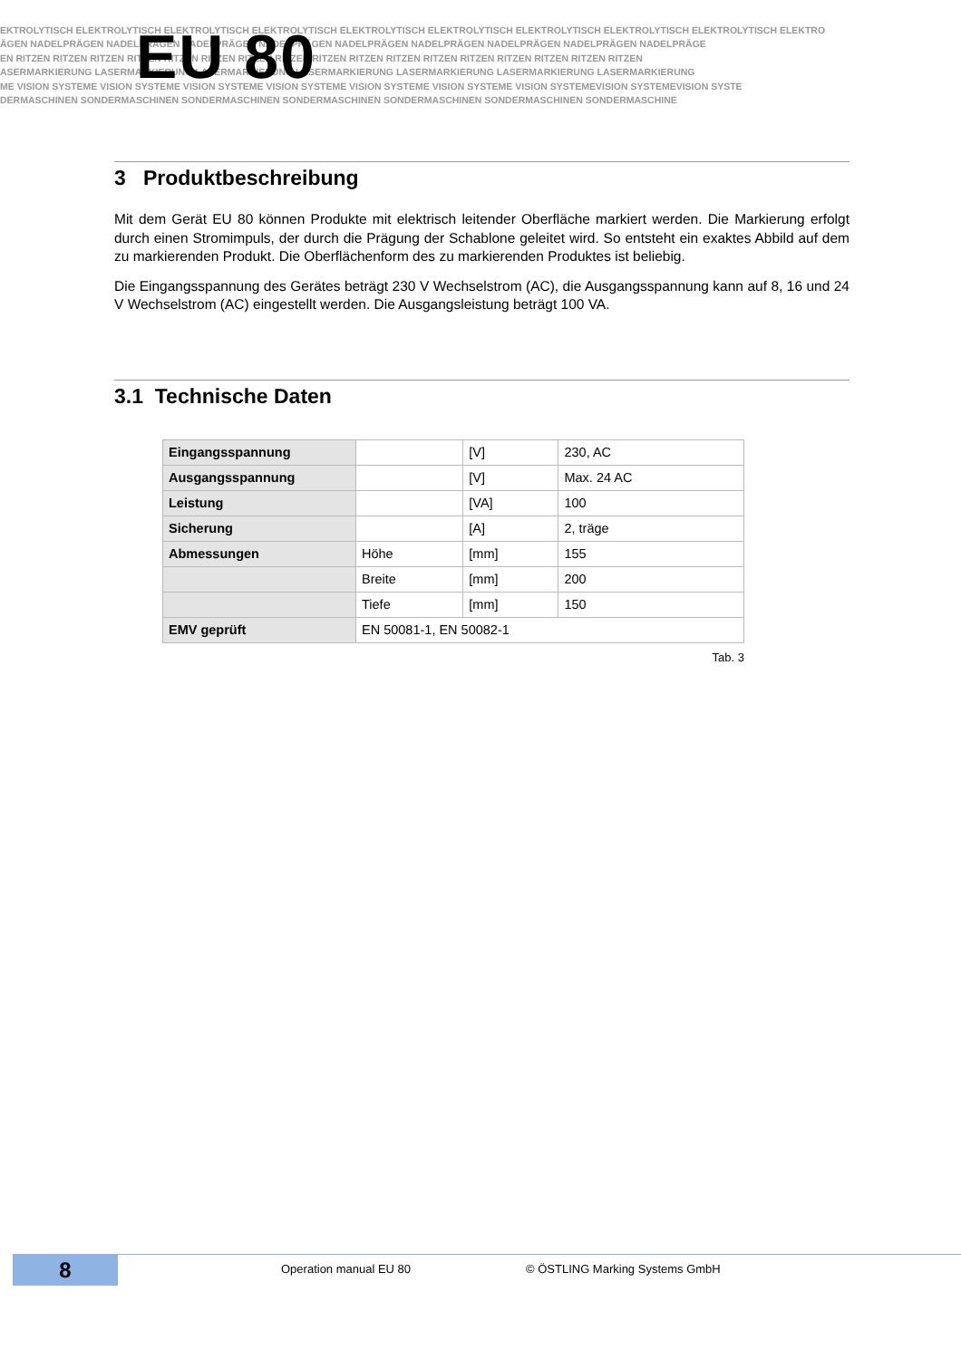EKTROLYTISCH ELEKTROLYTISCH ELEKTROLYTISCH ELEKTROLYTISCH ELEKTROLYTISCH ELEKTROLYTISCH ELEKTROLYTISCH ELEKTROLYTISCH ELEKTROLYTISCH ELEKTRO
ÄGEN NADELPRÄGEN NADELPRÄGEN NADELPRÄGEN NADELPRÄGEN NADELPRÄGEN NADELPRÄGEN NADELPRÄGEN NADELPRÄGEN NADELPRÄGE
EN RITZEN RITZEN RITZEN RITZEN RITZEN RITZEN RITZEN RITZEN RITZEN RITZEN RITZEN RITZEN RITZEN RITZEN RITZEN RITZEN RITZEN
ASERMARKIERUNG LASERMARKIERUNG LASERMARKIERUNG LASERMARKIERUNG LASERMARKIERUNG LASERMARKIERUNG LASERMARKIERUNG
ME VISION SYSTEME VISION SYSTEME VISION SYSTEME VISION SYSTEME VISION SYSTEME VISION SYSTEME VISION SYSTEMEVISION SYSTEMEVISION SYSTE
DERMASCHINEN SONDERMASCHINEN SONDERMASCHINEN SONDERMASCHINEN SONDERMASCHINEN SONDERMASCHINEN SONDERMASCHINE
EU 80
3 Produktbeschreibung
Mit dem Gerät EU 80 können Produkte mit elektrisch leitender Oberfläche markiert werden. Die Markierung erfolgt durch einen Stromimpuls, der durch die Prägung der Schablone geleitet wird. So entsteht ein exaktes Abbild auf dem zu markierenden Produkt. Die Oberflächenform des zu markierenden Produktes ist beliebig.
Die Eingangsspannung des Gerätes beträgt 230 V Wechselstrom (AC), die Ausgangsspannung kann auf 8, 16 und 24 V Wechselstrom (AC) eingestellt werden. Die Ausgangsleistung beträgt 100 VA.
3.1 Technische Daten
| Eingangsspannung | | [V] | 230, AC |
| Ausgangsspannung | | [V] | Max. 24 AC |
| Leistung | | [VA] | 100 |
| Sicherung | | [A] | 2, träge |
| Abmessungen | Höhe | [mm] | 155 |
| | Breite | [mm] | 200 |
| | Tiefe | [mm] | 150 |
| EMV geprüft | EN 50081-1, EN 50082-1 | | |
Tab. 3
8
Operation manual EU 80 © ÖSTLING Marking Systems GmbH